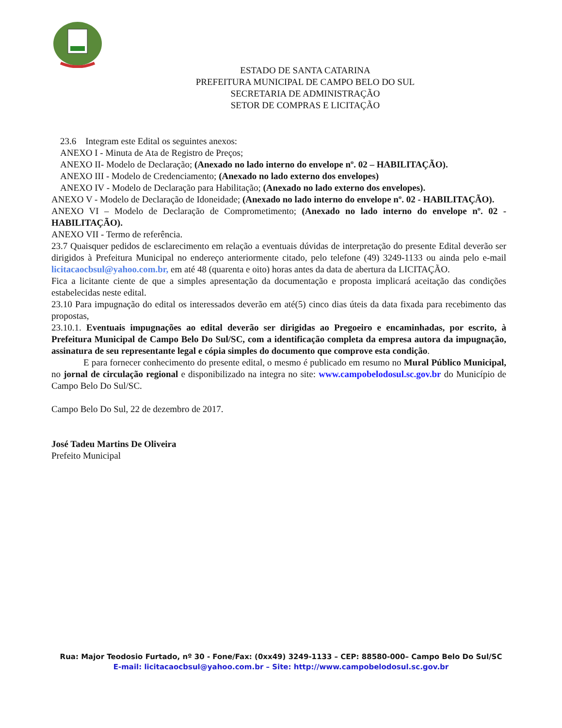ESTADO DE SANTA CATARINA
PREFEITURA MUNICIPAL DE CAMPO BELO DO SUL
SECRETARIA DE ADMINISTRAÇÃO
SETOR DE COMPRAS E LICITAÇÃO
23.6 Integram este Edital os seguintes anexos:
ANEXO I - Minuta de Ata de Registro de Preços;
ANEXO II- Modelo de Declaração; (Anexado no lado interno do envelope nº. 02 – HABILITAÇÃO).
ANEXO III - Modelo de Credenciamento; (Anexado no lado externo dos envelopes)
ANEXO IV - Modelo de Declaração para Habilitação; (Anexado no lado externo dos envelopes).
ANEXO V - Modelo de Declaração de Idoneidade; (Anexado no lado interno do envelope nº. 02 - HABILITAÇÃO).
ANEXO VI – Modelo de Declaração de Comprometimento; (Anexado no lado interno do envelope nº. 02 - HABILITAÇÃO).
ANEXO VII - Termo de referência.
23.7 Quaisquer pedidos de esclarecimento em relação a eventuais dúvidas de interpretação do presente Edital deverão ser dirigidos à Prefeitura Municipal no endereço anteriormente citado, pelo telefone (49) 3249-1133 ou ainda pelo e-mail licitacaocbsul@yahoo.com.br, em até 48 (quarenta e oito) horas antes da data de abertura da LICITAÇÃO.
Fica a licitante ciente de que a simples apresentação da documentação e proposta implicará aceitação das condições estabelecidas neste edital.
23.10 Para impugnação do edital os interessados deverão em até(5) cinco dias úteis da data fixada para recebimento das propostas,
23.10.1. Eventuais impugnações ao edital deverão ser dirigidas ao Pregoeiro e encaminhadas, por escrito, à Prefeitura Municipal de Campo Belo Do Sul/SC, com a identificação completa da empresa autora da impugnação, assinatura de seu representante legal e cópia simples do documento que comprove esta condição.
E para fornecer conhecimento do presente edital, o mesmo é publicado em resumo no Mural Público Municipal, no jornal de circulação regional e disponibilizado na integra no site: www.campobelodosul.sc.gov.br do Município de Campo Belo Do Sul/SC.
Campo Belo Do Sul, 22 de dezembro de 2017.
José Tadeu Martins De Oliveira
Prefeito Municipal
Rua: Major Teodosio Furtado, nº 30 - Fone/Fax: (0xx49) 3249-1133 – CEP: 88580-000– Campo Belo Do Sul/SC
E-mail: licitacaocbsul@yahoo.com.br – Site: http://www.campobelodosul.sc.gov.br